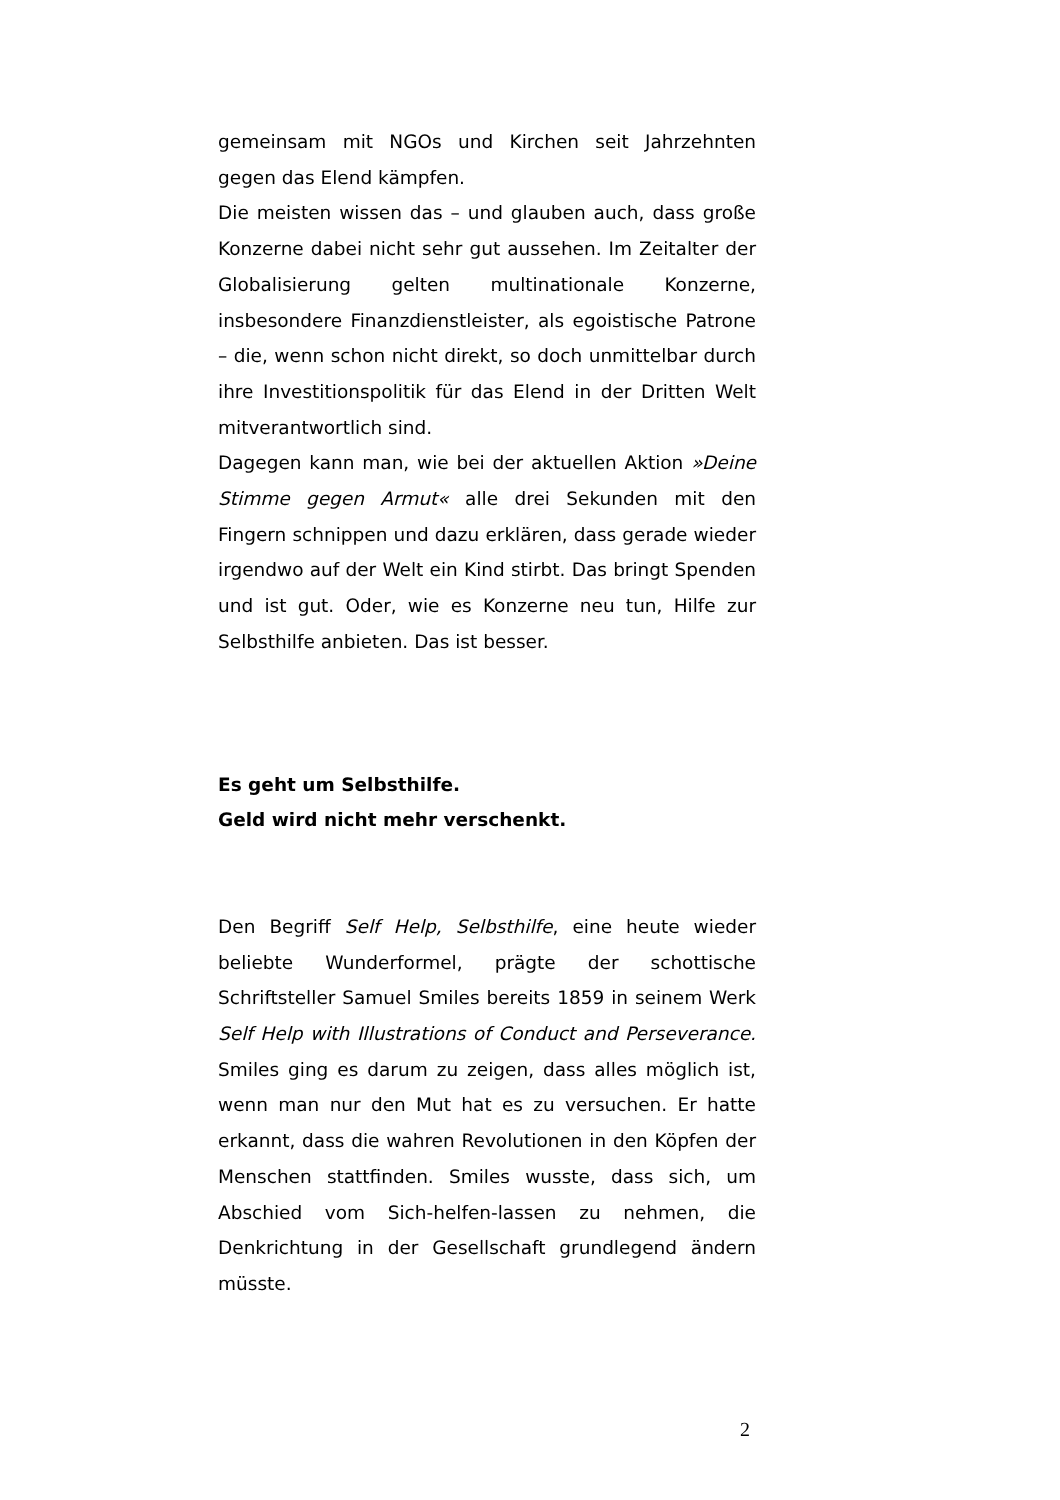gemeinsam mit NGOs und Kirchen seit Jahrzehnten gegen das Elend kämpfen.
Die meisten wissen das – und glauben auch, dass große Konzerne dabei nicht sehr gut aussehen. Im Zeitalter der Globalisierung gelten multinationale Konzerne, insbesondere Finanzdienstleister, als egoistische Patrone – die, wenn schon nicht direkt, so doch unmittelbar durch ihre Investitionspolitik für das Elend in der Dritten Welt mitverantwortlich sind.
Dagegen kann man, wie bei der aktuellen Aktion »Deine Stimme gegen Armut« alle drei Sekunden mit den Fingern schnippen und dazu erklären, dass gerade wieder irgendwo auf der Welt ein Kind stirbt. Das bringt Spenden und ist gut. Oder, wie es Konzerne neu tun, Hilfe zur Selbsthilfe anbieten. Das ist besser.
Es geht um Selbsthilfe.
Geld wird nicht mehr verschenkt.
Den Begriff Self Help, Selbsthilfe, eine heute wieder beliebte Wunderformel, prägte der schottische Schriftsteller Samuel Smiles bereits 1859 in seinem Werk Self Help with Illustrations of Conduct and Perseverance. Smiles ging es darum zu zeigen, dass alles möglich ist, wenn man nur den Mut hat es zu versuchen. Er hatte erkannt, dass die wahren Revolutionen in den Köpfen der Menschen stattfinden. Smiles wusste, dass sich, um Abschied vom Sich-helfen-lassen zu nehmen, die Denkrichtung in der Gesellschaft grundlegend ändern müsste.
2